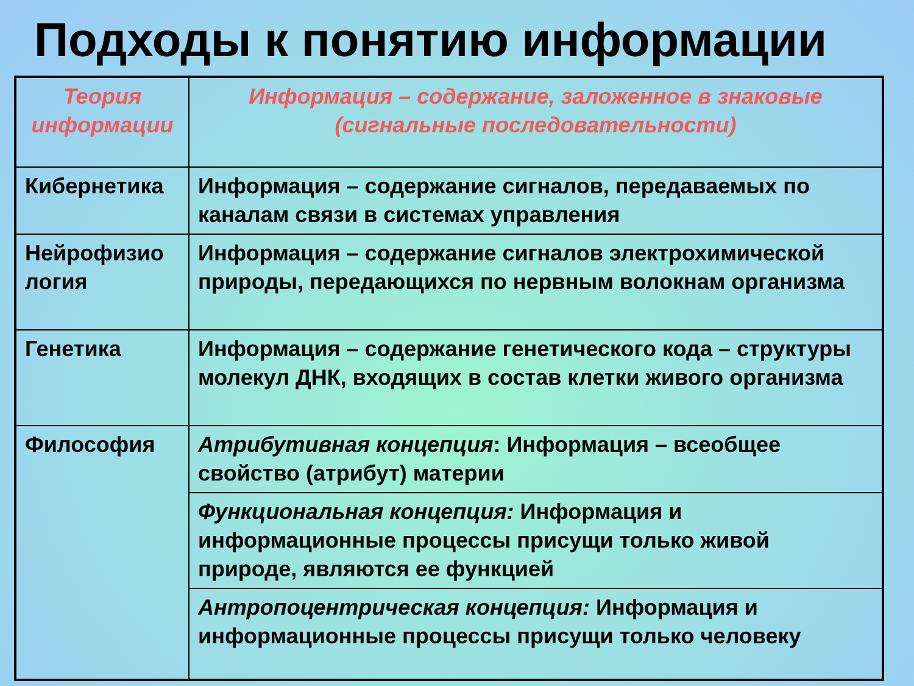Подходы к понятию информации
| Теория информации | Информация – содержание, заложенное в знаковые (сигнальные последовательности) |
| Кибернетика | Информация – содержание сигналов, передаваемых по каналам связи в системах управления |
| Нейрофизио логия | Информация – содержание сигналов электрохимической природы, передающихся по нервным волокнам организма |
| Генетика | Информация – содержание генетического кода – структуры молекул ДНК, входящих в состав клетки живого организма |
| Философия | Атрибутивная концепция : Информация – всеобщее свойство (атрибут) материи |
| | Функциональная концепция: Информация и информационные процессы присущи только живой природе, являются ее функцией |
| | Антропоцентрическая концепция: Информация и информационные процессы присущи только человеку |